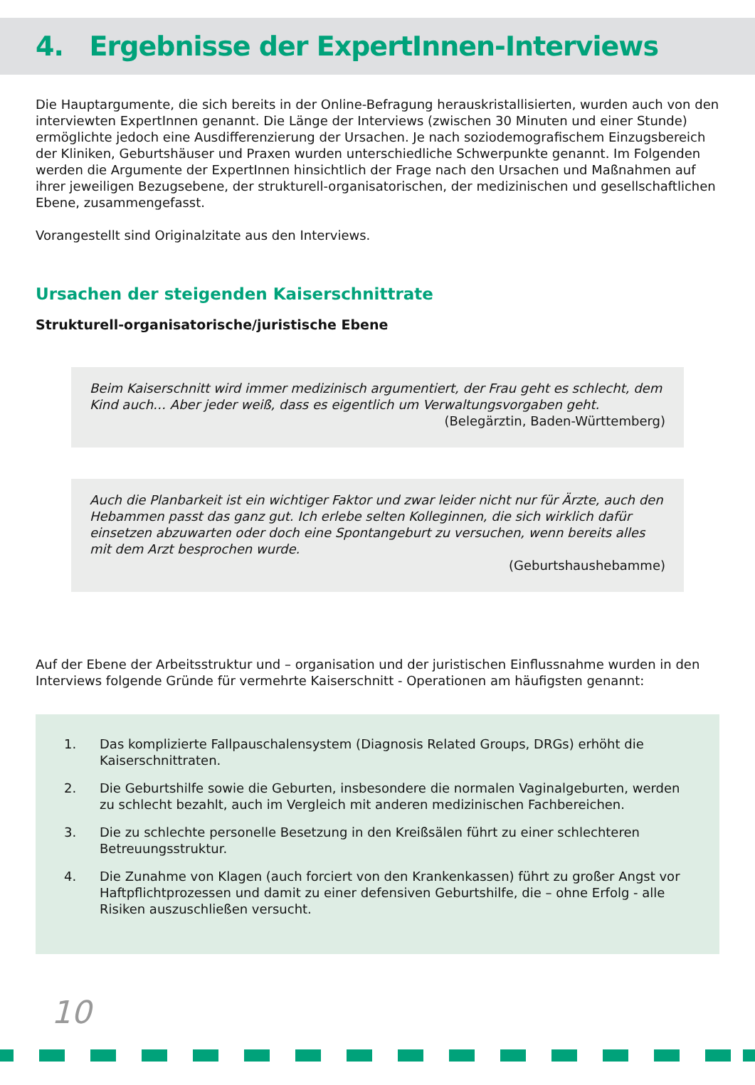4. Ergebnisse der ExpertInnen-Interviews
Die Hauptargumente, die sich bereits in der Online-Befragung herauskristallisierten, wurden auch von den interviewten ExpertInnen genannt. Die Länge der Interviews (zwischen 30 Minuten und einer Stunde) ermöglichte jedoch eine Ausdifferenzierung der Ursachen. Je nach soziodemografischem Einzugsbereich der Kliniken, Geburtshäuser und Praxen wurden unterschiedliche Schwerpunkte genannt. Im Folgenden werden die Argumente der ExpertInnen hinsichtlich der Frage nach den Ursachen und Maßnahmen auf ihrer jeweiligen Bezugsebene, der strukturell-organisatorischen, der medizinischen und gesellschaftlichen Ebene, zusammengefasst.
Vorangestellt sind Originalzitate aus den Interviews.
Ursachen der steigenden Kaiserschnittrate
Strukturell-organisatorische/juristische Ebene
Beim Kaiserschnitt wird immer medizinisch argumentiert, der Frau geht es schlecht, dem Kind auch… Aber jeder weiß, dass es eigentlich um Verwaltungsvorgaben geht.
(Belegärztin, Baden-Württemberg)
Auch die Planbarkeit ist ein wichtiger Faktor und zwar leider nicht nur für Ärzte, auch den Hebammen passt das ganz gut. Ich erlebe selten Kolleginnen, die sich wirklich dafür einsetzen abzuwarten oder doch eine Spontangeburt zu versuchen, wenn bereits alles mit dem Arzt besprochen wurde.
(Geburtshaushebamme)
Auf der Ebene der Arbeitsstruktur und – organisation und der juristischen Einflussnahme wurden in den Interviews folgende Gründe für vermehrte Kaiserschnitt - Operationen am häufigsten genannt:
1. Das komplizierte Fallpauschalensystem (Diagnosis Related Groups, DRGs) erhöht die Kaiserschnittraten.
2. Die Geburtshilfe sowie die Geburten, insbesondere die normalen Vaginalgeburten, werden zu schlecht bezahlt, auch im Vergleich mit anderen medizinischen Fachbereichen.
3. Die zu schlechte personelle Besetzung in den Kreißsälen führt zu einer schlechteren Betreuungsstruktur.
4. Die Zunahme von Klagen (auch forciert von den Krankenkassen) führt zu großer Angst vor Haftpflichtprozessen und damit zu einer defensiven Geburtshilfe, die – ohne Erfolg - alle Risiken auszuschließen versucht.
10